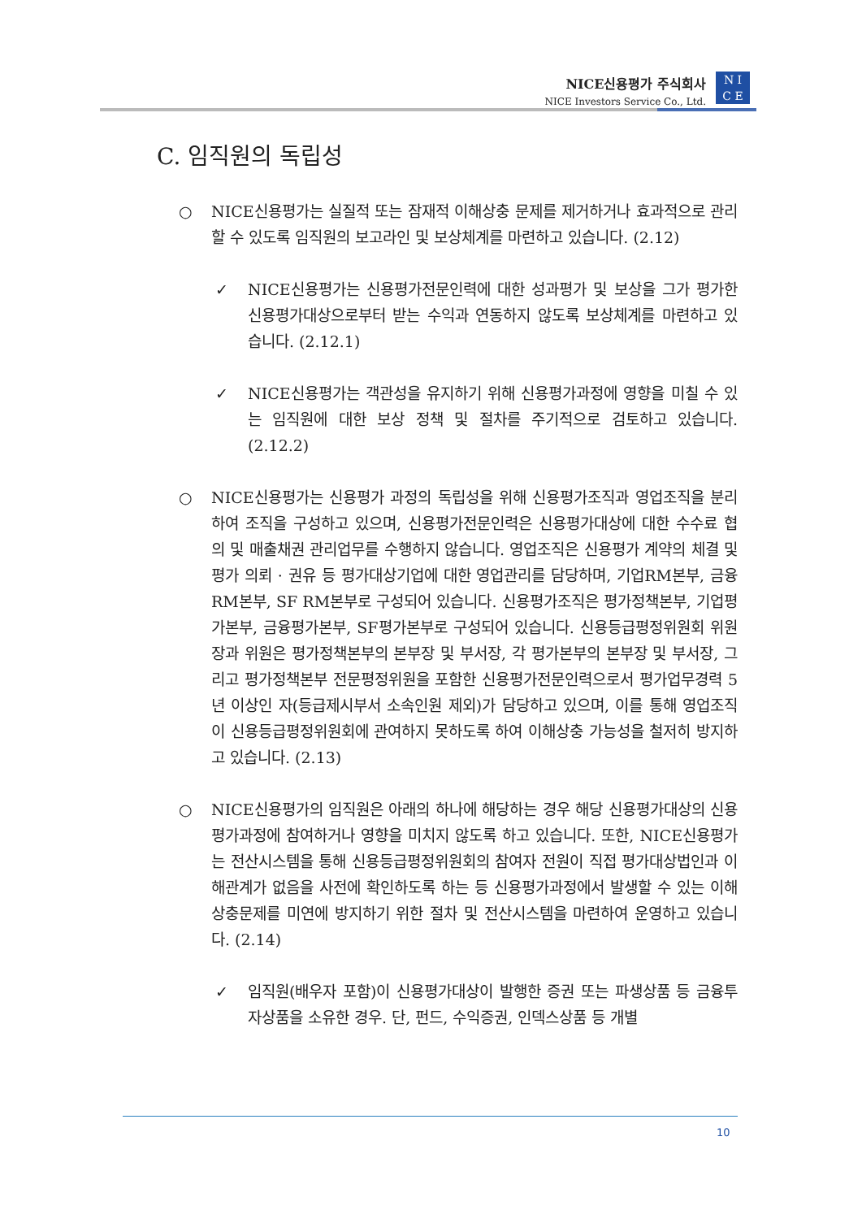NICE신용평가 주식회사
NICE Investors Service Co., Ltd.
N I
C E
C. 임직원의 독립성
○ NICE신용평가는 실질적 또는 잠재적 이해상충 문제를 제거하거나 효과적으로 관리할 수 있도록 임직원의 보고라인 및 보상체계를 마련하고 있습니다. (2.12)
✓ NICE신용평가는 신용평가전문인력에 대한 성과평가 및 보상을 그가 평가한 신용평가대상으로부터 받는 수익과 연동하지 않도록 보상체계를 마련하고 있습니다. (2.12.1)
✓ NICE신용평가는 객관성을 유지하기 위해 신용평가과정에 영향을 미칠 수 있는 임직원에 대한 보상 정책 및 절차를 주기적으로 검토하고 있습니다. (2.12.2)
○ NICE신용평가는 신용평가 과정의 독립성을 위해 신용평가조직과 영업조직을 분리하여 조직을 구성하고 있으며, 신용평가전문인력은 신용평가대상에 대한 수수료 협의 및 매출채권 관리업무를 수행하지 않습니다. 영업조직은 신용평가 계약의 체결 및 평가 의뢰 · 권유 등 평가대상기업에 대한 영업관리를 담당하며, 기업RM본부, 금융RM본부, SF RM본부로 구성되어 있습니다. 신용평가조직은 평가정책본부, 기업평가본부, 금융평가본부, SF평가본부로 구성되어 있습니다. 신용등급평정위원회 위원장과 위원은 평가정책본부의 본부장 및 부서장, 각 평가본부의 본부장 및 부서장, 그리고 평가정책본부 전문평정위원을 포함한 신용평가전문인력으로서 평가업무경력 5년 이상인 자(등급제시부서 소속인원 제외)가 담당하고 있으며, 이를 통해 영업조직이 신용등급평정위원회에 관여하지 못하도록 하여 이해상충 가능성을 철저히 방지하고 있습니다. (2.13)
○ NICE신용평가의 임직원은 아래의 하나에 해당하는 경우 해당 신용평가대상의 신용평가과정에 참여하거나 영향을 미치지 않도록 하고 있습니다. 또한, NICE신용평가는 전산시스템을 통해 신용등급평정위원회의 참여자 전원이 직접 평가대상법인과 이해관계가 없음을 사전에 확인하도록 하는 등 신용평가과정에서 발생할 수 있는 이해상충문제를 미연에 방지하기 위한 절차 및 전산시스템을 마련하여 운영하고 있습니다. (2.14)
✓ 임직원(배우자 포함)이 신용평가대상이 발행한 증권 또는 파생상품 등 금융투자상품을 소유한 경우. 단, 펀드, 수익증권, 인덱스상품 등 개별
10